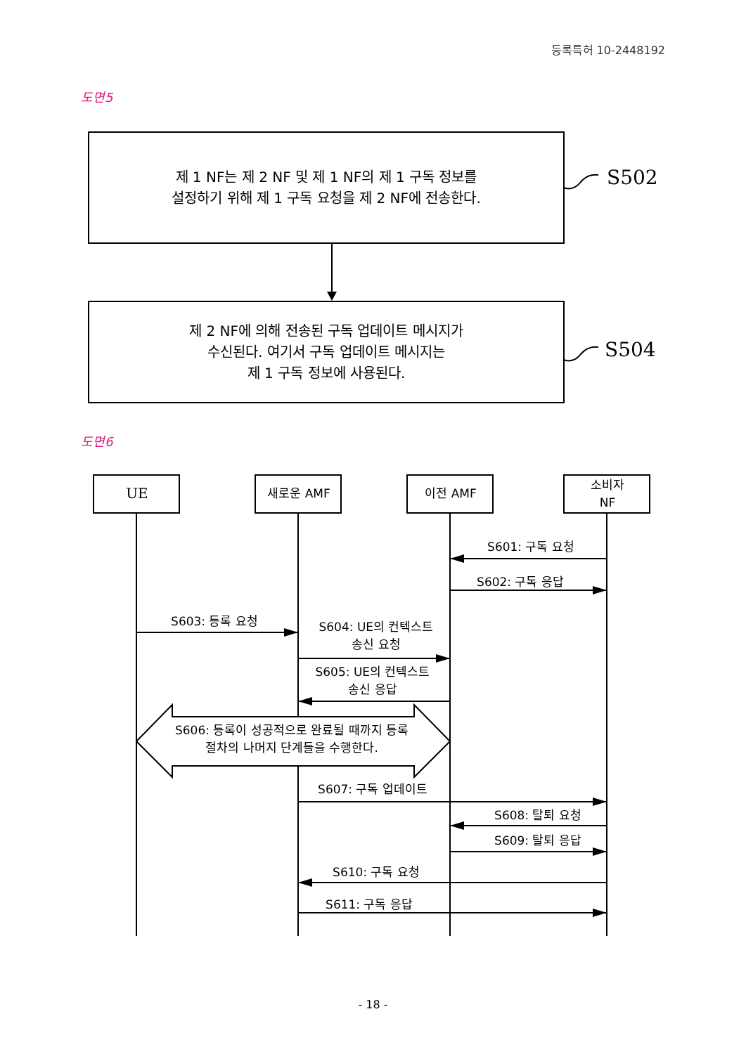등록특허 10-2448192
도면5
제 1 NF는 제 2 NF 및 제 1 NF의 제 1 구독 정보를
설정하기 위해 제 1 구독 요청을 제 2 NF에 전송한다.
S502
제 2 NF에 의해 전송된 구독 업데이트 메시지가
수신된다. 여기서 구독 업데이트 메시지는
제 1 구독 정보에 사용된다.
S504
도면6
UE 새로운 AMF 이전 AMF
소비자
NF
S601: 구독 요청
S602: 구독 응답
S603: 등록 요청
S604: UE의 컨텍스트
송신 요청
S605: UE의 컨텍스트
송신 응답
S606: 등록이 성공적으로 완료될 때까지 등록
절차의 나머지 단계들을 수행한다.
S607: 구독 업데이트
S608: 탈퇴 요청
S609: 탈퇴 응답
S610: 구독 요청
S611: 구독 응답
- 18 -